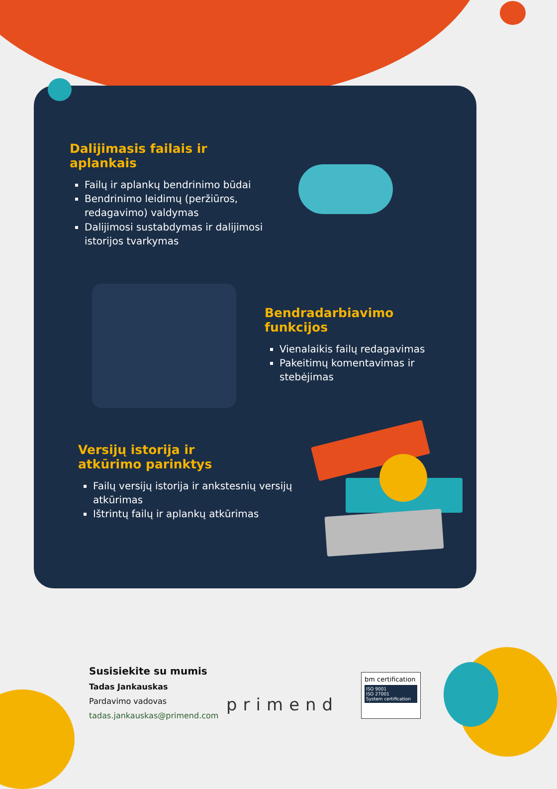Dalijimasis failais ir aplankais
Failų ir aplankų bendrinimo būdai
Bendrinimo leidimų (peržiūros, redagavimo) valdymas
Dalijimosi sustabdymas ir dalijimosi istorijos tvarkymas
Bendradarbiavimo funkcijos
Vienalaikis failų redagavimas
Pakeitimų komentavimas ir stebėjimas
Versijų istorija ir
atkūrimo parinktys
Failų versijų istorija ir ankstesnių versijų atkūrimas
Ištrintų failų ir aplankų atkūrimas
Susisiekite su mumis
Tadas Jankauskas
Pardavimo vadovas
tadas.jankauskas@primend.com
primend
bm certification
ISO 9001
ISO 27001
System certification